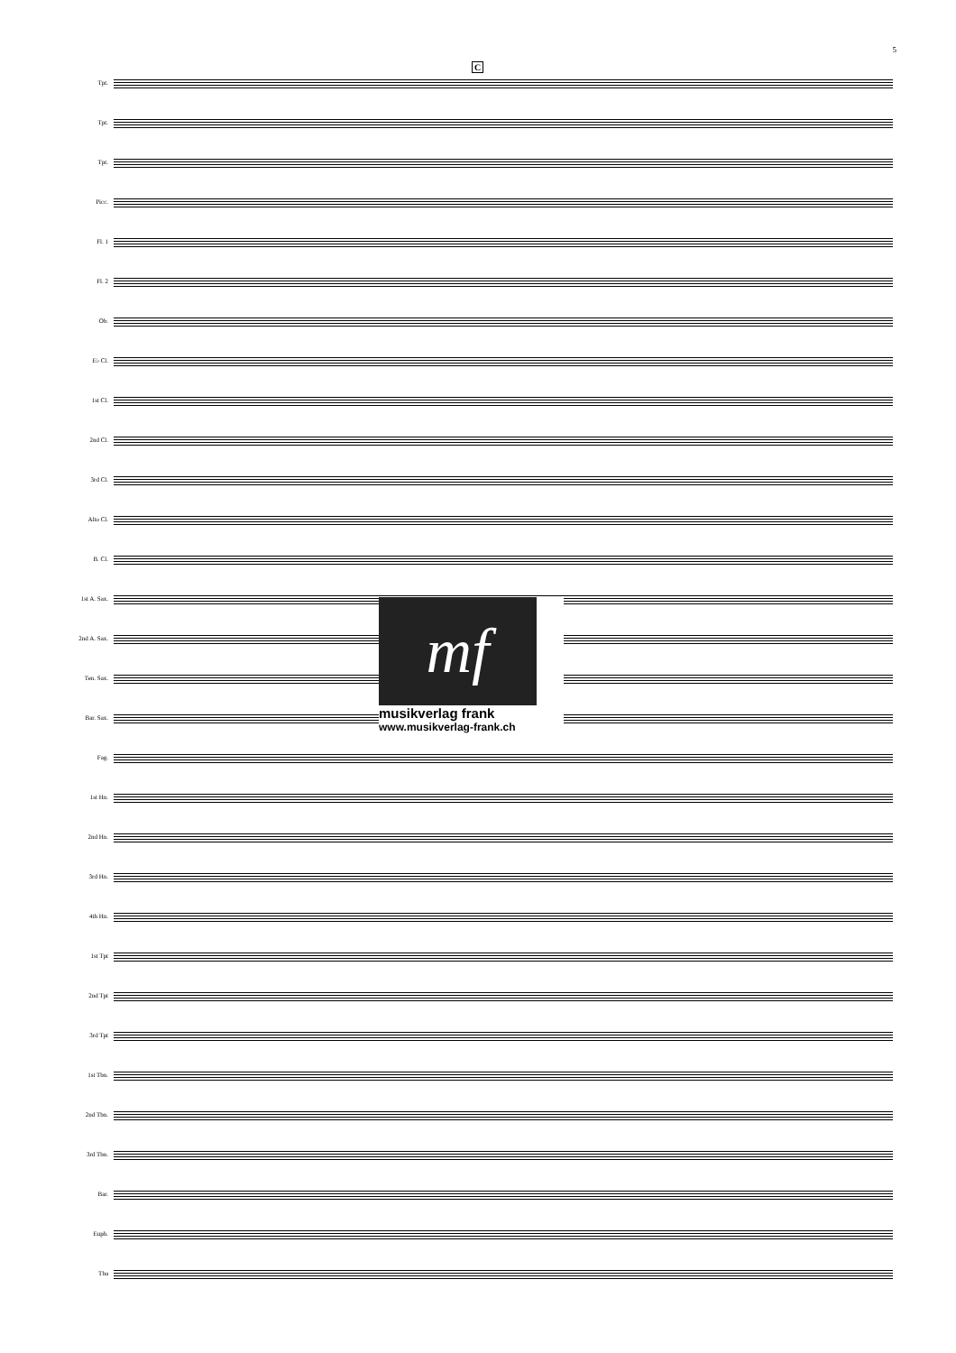5
C
Tpt.
Tpt.
Tpt.
Picc.
Fl. 1
Fl. 2
Ob.
E♭ Cl.
1st Cl.
2nd Cl.
3rd Cl.
Alto Cl.
B. Cl.
1st A. Sax.
2nd A. Sax.
Ten. Sax.
Bar. Sax.
Fag.
1st Hn.
2nd Hn.
3rd Hn.
4th Hn.
1st Tpt
2nd Tpt
3rd Tpt
1st Tbn.
2nd Tbn.
3rd Tbn.
Bar.
Euph.
Tba
mf
musikverlag frank
www.musikverlag-frank.ch